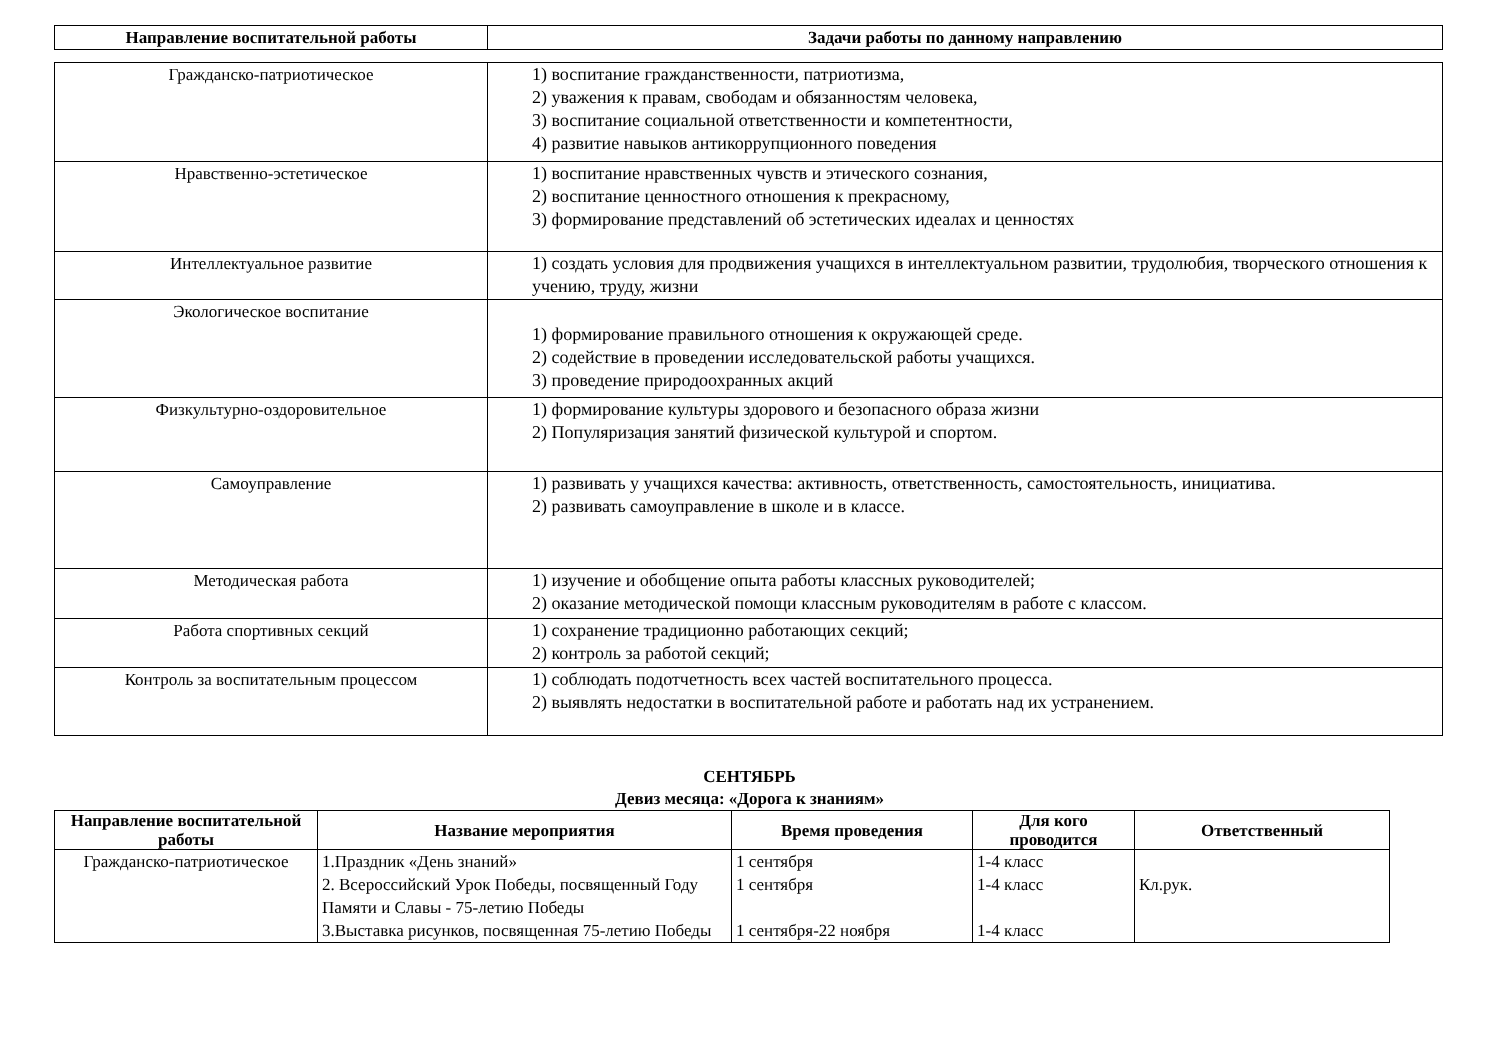| Направление воспитательной работы | Задачи работы по данному направлению |
| --- | --- |
| Гражданско-патриотическое | 1) воспитание гражданственности, патриотизма, 2) уважения к правам, свободам и обязанностям человека, 3) воспитание социальной ответственности и компетентности, 4) развитие навыков антикоррупционного поведения |
| Нравственно-эстетическое | 1) воспитание нравственных чувств и этического сознания, 2) воспитание ценностного отношения к прекрасному, 3) формирование представлений об эстетических идеалах и ценностях |
| Интеллектуальное развитие | 1) создать условия для продвижения учащихся в интеллектуальном развитии, трудолюбия, творческого отношения к учению, труду, жизни |
| Экологическое воспитание | 1) формирование правильного отношения к окружающей среде. 2) содействие в проведении исследовательской работы учащихся. 3) проведение природоохранных акций |
| Физкультурно-оздоровительное | 1) формирование культуры здорового и безопасного образа жизни 2) Популяризация занятий физической культурой и спортом. |
| Самоуправление | 1) развивать у учащихся качества: активность, ответственность, самостоятельность, инициатива. 2) развивать самоуправление в школе и в классе. |
| Методическая работа | 1) изучение и обобщение опыта работы классных руководителей; 2) оказание методической помощи классным руководителям в работе с классом. |
| Работа спортивных секций | 1) сохранение традиционно работающих секций; 2) контроль за работой секций; |
| Контроль за воспитательным процессом | 1) соблюдать подотчетность всех частей воспитательного процесса. 2) выявлять недостатки в воспитательной работе и работать над их устранением. |
СЕНТЯБРЬ
Девиз месяца: «Дорога к знаниям»
| Направление воспитательной работы | Название мероприятия | Время проведения | Для кого проводится | Ответственный |
| --- | --- | --- | --- | --- |
| Гражданско-патриотическое | 1.Праздник «День знаний» 2. Всероссийский Урок Победы, посвященный Году Памяти и Славы - 75-летию Победы 3.Выставка рисунков, посвященная 75-летию Победы | 1 сентября 1 сентября 1 сентября-22 ноября | 1-4 класс 1-4 класс 1-4 класс | Кл.рук. |